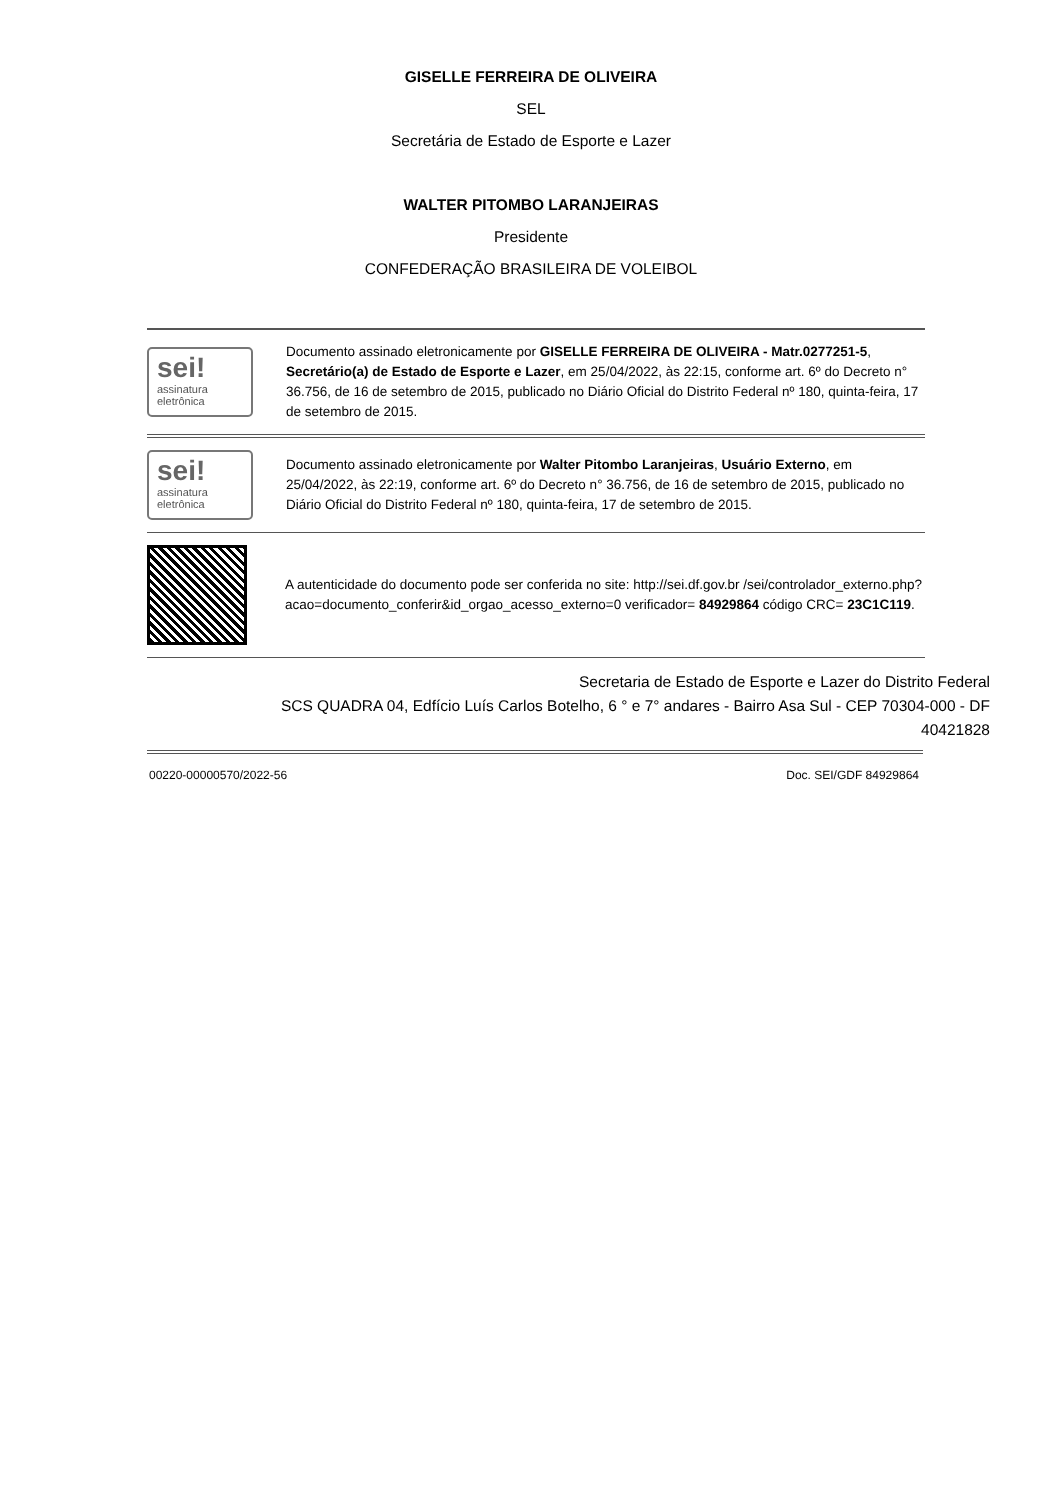GISELLE FERREIRA DE OLIVEIRA
SEL
Secretária de Estado de Esporte e Lazer
WALTER PITOMBO LARANJEIRAS
Presidente
CONFEDERAÇÃO BRASILEIRA DE VOLEIBOL
sei!
assinatura eletrônica
Documento assinado eletronicamente por GISELLE FERREIRA DE OLIVEIRA - Matr.0277251-5, Secretário(a) de Estado de Esporte e Lazer, em 25/04/2022, às 22:15, conforme art. 6º do Decreto n° 36.756, de 16 de setembro de 2015, publicado no Diário Oficial do Distrito Federal nº 180, quinta-feira, 17 de setembro de 2015.
sei!
assinatura eletrônica
Documento assinado eletronicamente por Walter Pitombo Laranjeiras, Usuário Externo, em 25/04/2022, às 22:19, conforme art. 6º do Decreto n° 36.756, de 16 de setembro de 2015, publicado no Diário Oficial do Distrito Federal nº 180, quinta-feira, 17 de setembro de 2015.
A autenticidade do documento pode ser conferida no site: http://sei.df.gov.br /sei/controlador_externo.php?acao=documento_conferir&id_orgao_acesso_externo=0 verificador= 84929864 código CRC= 23C1C119.
Secretaria de Estado de Esporte e Lazer do Distrito Federal
SCS QUADRA 04, Edfício Luís Carlos Botelho, 6 ° e 7° andares - Bairro Asa Sul - CEP 70304-000 - DF
40421828
00220-00000570/2022-56 Doc. SEI/GDF 84929864